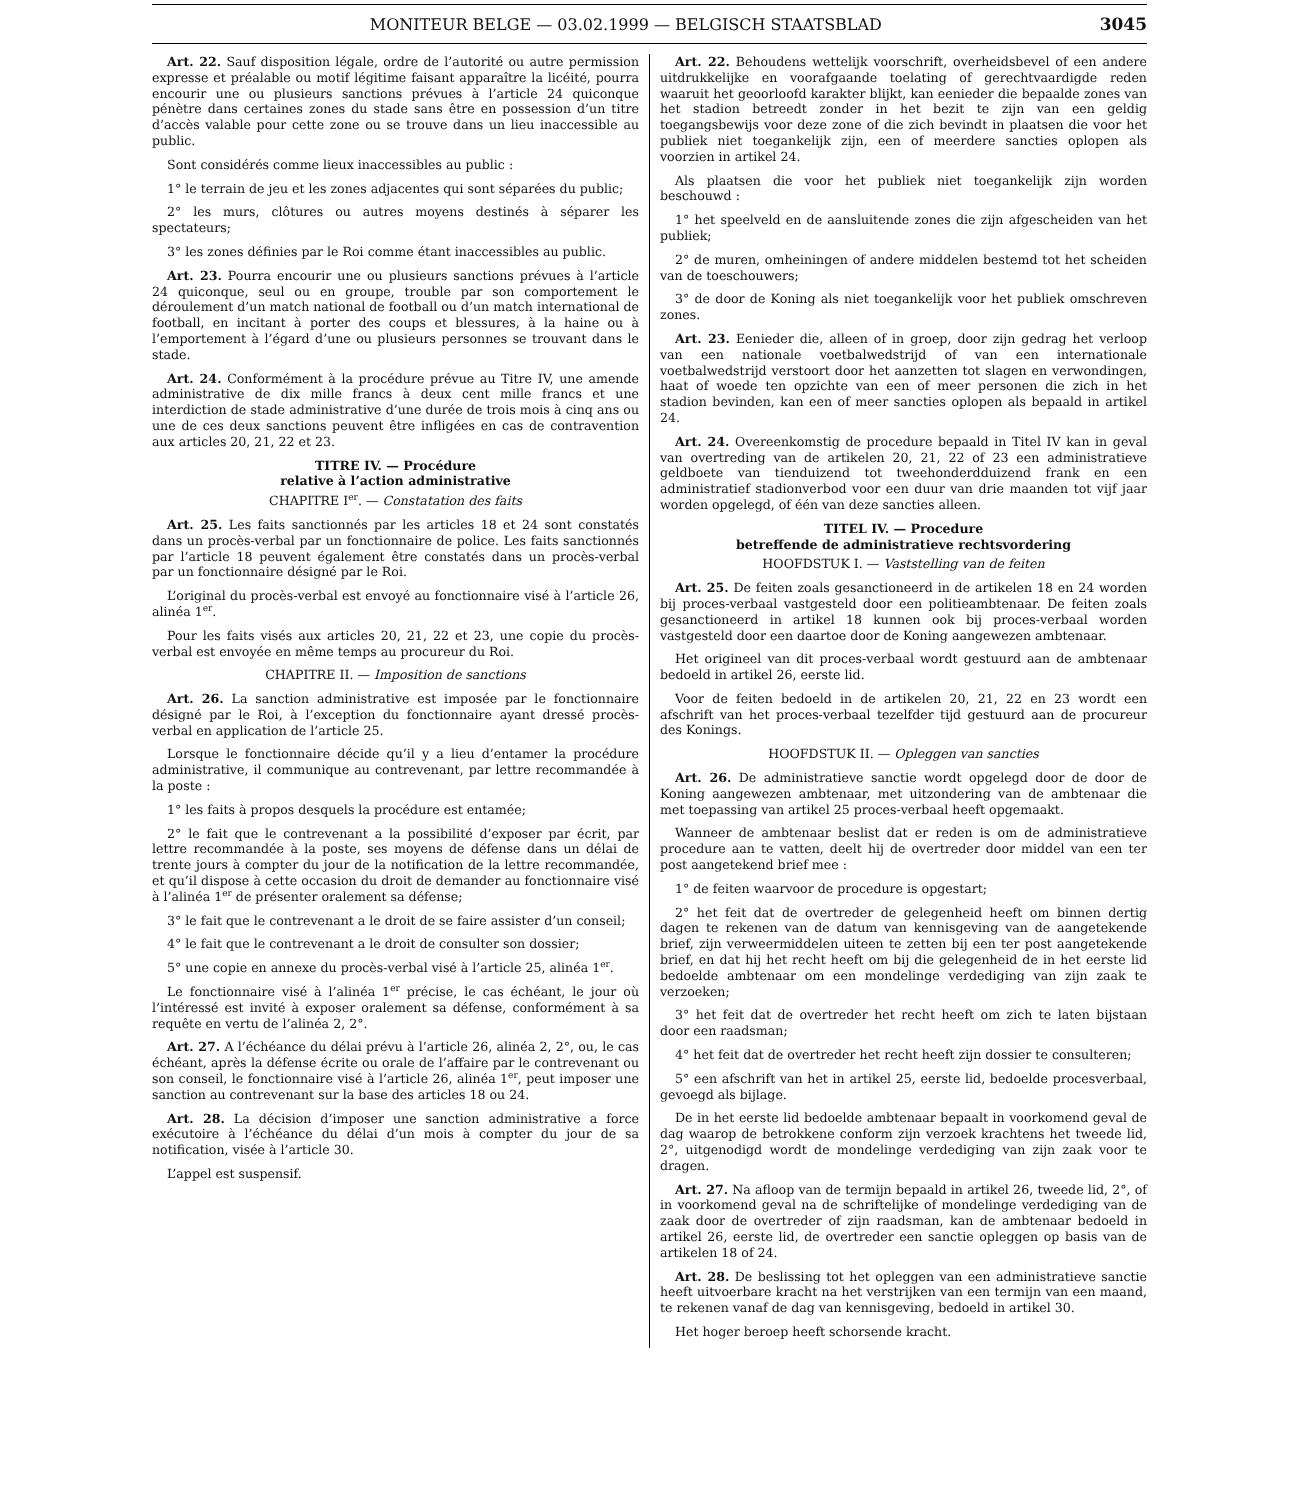MONITEUR BELGE — 03.02.1999 — BELGISCH STAATSBLAD 3045
Art. 22. Sauf disposition légale, ordre de l’autorité ou autre permission expresse et préalable ou motif légitime faisant apparaître la licéité, pourra encourir une ou plusieurs sanctions prévues à l’article 24 quiconque pénètre dans certaines zones du stade sans être en possession d’un titre d’accès valable pour cette zone ou se trouve dans un lieu inaccessible au public.
Sont considérés comme lieux inaccessibles au public :
1° le terrain de jeu et les zones adjacentes qui sont séparées du public;
2° les murs, clôtures ou autres moyens destinés à séparer les spectateurs;
3° les zones définies par le Roi comme étant inaccessibles au public.
Art. 23. Pourra encourir une ou plusieurs sanctions prévues à l’article 24 quiconque, seul ou en groupe, trouble par son comportement le déroulement d’un match national de football ou d’un match international de football, en incitant à porter des coups et blessures, à la haine ou à l’emportement à l’égard d’une ou plusieurs personnes se trouvant dans le stade.
Art. 24. Conformément à la procédure prévue au Titre IV, une amende administrative de dix mille francs à deux cent mille francs et une interdiction de stade administrative d’une durée de trois mois à cinq ans ou une de ces deux sanctions peuvent être infligées en cas de contravention aux articles 20, 21, 22 et 23.
TITRE IV. — Procédure
relative à l’action administrative
CHAPITRE I<sup>er</sup>. — Constatation des faits
Art. 25. Les faits sanctionnés par les articles 18 et 24 sont constatés dans un procès-verbal par un fonctionnaire de police. Les faits sanctionnés par l’article 18 peuvent également être constatés dans un procès-verbal par un fonctionnaire désigné par le Roi.
L’original du procès-verbal est envoyé au fonctionnaire visé à l’article 26, alinéa 1<sup>er</sup>.
Pour les faits visés aux articles 20, 21, 22 et 23, une copie du procès-verbal est envoyée en même temps au procureur du Roi.
CHAPITRE II. — Imposition de sanctions
Art. 26. La sanction administrative est imposée par le fonctionnaire désigné par le Roi, à l’exception du fonctionnaire ayant dressé procès-verbal en application de l’article 25.
Lorsque le fonctionnaire décide qu’il y a lieu d’entamer la procédure administrative, il communique au contrevenant, par lettre recommandée à la poste :
1° les faits à propos desquels la procédure est entamée;
2° le fait que le contrevenant a la possibilité d’exposer par écrit, par lettre recommandée à la poste, ses moyens de défense dans un délai de trente jours à compter du jour de la notification de la lettre recommandée, et qu’il dispose à cette occasion du droit de demander au fonctionnaire visé à l’alinéa 1<sup>er</sup> de présenter oralement sa défense;
3° le fait que le contrevenant a le droit de se faire assister d’un conseil;
4° le fait que le contrevenant a le droit de consulter son dossier;
5° une copie en annexe du procès-verbal visé à l’article 25, alinéa 1<sup>er</sup>.
Le fonctionnaire visé à l’alinéa 1<sup>er</sup> précise, le cas échéant, le jour où l’intéressé est invité à exposer oralement sa défense, conformément à sa requête en vertu de l’alinéa 2, 2°.
Art. 27. A l’échéance du délai prévu à l’article 26, alinéa 2, 2°, ou, le cas échéant, après la défense écrite ou orale de l’affaire par le contrevenant ou son conseil, le fonctionnaire visé à l’article 26, alinéa 1<sup>er</sup>, peut imposer une sanction au contrevenant sur la base des articles 18 ou 24.
Art. 28. La décision d’imposer une sanction administrative a force exécutoire à l’échéance du délai d’un mois à compter du jour de sa notification, visée à l’article 30.
L’appel est suspensif.
Art. 22. Behoudens wettelijk voorschrift, overheidsbevel of een andere uitdrukkelijke en voorafgaande toelating of gerechtvaardigde reden waaruit het geoorloofd karakter blijkt, kan eenieder die bepaalde zones van het stadion betreedt zonder in het bezit te zijn van een geldig toegangsbewijs voor deze zone of die zich bevindt in plaatsen die voor het publiek niet toegankelijk zijn, een of meerdere sancties oplopen als voorzien in artikel 24.
Als plaatsen die voor het publiek niet toegankelijk zijn worden beschouwd :
1° het speelveld en de aansluitende zones die zijn afgescheiden van het publiek;
2° de muren, omheiningen of andere middelen bestemd tot het scheiden van de toeschouwers;
3° de door de Koning als niet toegankelijk voor het publiek omschreven zones.
Art. 23. Eenieder die, alleen of in groep, door zijn gedrag het verloop van een nationale voetbalwedstrijd of van een internationale voetbalwedstrijd verstoort door het aanzetten tot slagen en verwondingen, haat of woede ten opzichte van een of meer personen die zich in het stadion bevinden, kan een of meer sancties oplopen als bepaald in artikel 24.
Art. 24. Overeenkomstig de procedure bepaald in Titel IV kan in geval van overtreding van de artikelen 20, 21, 22 of 23 een administratieve geldboete van tienduizend tot tweehonderdduizend frank en een administratief stadionverbod voor een duur van drie maanden tot vijf jaar worden opgelegd, of één van deze sancties alleen.
TITEL IV. — Procedure
betreffende de administratieve rechtsvordering
HOOFDSTUK I. — Vaststelling van de feiten
Art. 25. De feiten zoals gesanctioneerd in de artikelen 18 en 24 worden bij proces-verbaal vastgesteld door een politieambtenaar. De feiten zoals gesanctioneerd in artikel 18 kunnen ook bij proces-verbaal worden vastgesteld door een daartoe door de Koning aangewezen ambtenaar.
Het origineel van dit proces-verbaal wordt gestuurd aan de ambtenaar bedoeld in artikel 26, eerste lid.
Voor de feiten bedoeld in de artikelen 20, 21, 22 en 23 wordt een afschrift van het proces-verbaal tezelfder tijd gestuurd aan de procureur des Konings.
HOOFDSTUK II. — Opleggen van sancties
Art. 26. De administratieve sanctie wordt opgelegd door de door de Koning aangewezen ambtenaar, met uitzondering van de ambtenaar die met toepassing van artikel 25 proces-verbaal heeft opgemaakt.
Wanneer de ambtenaar beslist dat er reden is om de administratieve procedure aan te vatten, deelt hij de overtreder door middel van een ter post aangetekend brief mee :
1° de feiten waarvoor de procedure is opgestart;
2° het feit dat de overtreder de gelegenheid heeft om binnen dertig dagen te rekenen van de datum van kennisgeving van de aangetekende brief, zijn verweermiddelen uiteen te zetten bij een ter post aangetekende brief, en dat hij het recht heeft om bij die gelegenheid de in het eerste lid bedoelde ambtenaar om een mondelinge verdediging van zijn zaak te verzoeken;
3° het feit dat de overtreder het recht heeft om zich te laten bijstaan door een raadsman;
4° het feit dat de overtreder het recht heeft zijn dossier te consulteren;
5° een afschrift van het in artikel 25, eerste lid, bedoelde procesverbaal, gevoegd als bijlage.
De in het eerste lid bedoelde ambtenaar bepaalt in voorkomend geval de dag waarop de betrokkene conform zijn verzoek krachtens het tweede lid, 2°, uitgenodigd wordt de mondelinge verdediging van zijn zaak voor te dragen.
Art. 27. Na afloop van de termijn bepaald in artikel 26, tweede lid, 2°, of in voorkomend geval na de schriftelijke of mondelinge verdediging van de zaak door de overtreder of zijn raadsman, kan de ambtenaar bedoeld in artikel 26, eerste lid, de overtreder een sanctie opleggen op basis van de artikelen 18 of 24.
Art. 28. De beslissing tot het opleggen van een administratieve sanctie heeft uitvoerbare kracht na het verstrijken van een termijn van een maand, te rekenen vanaf de dag van kennisgeving, bedoeld in artikel 30.
Het hoger beroep heeft schorsende kracht.